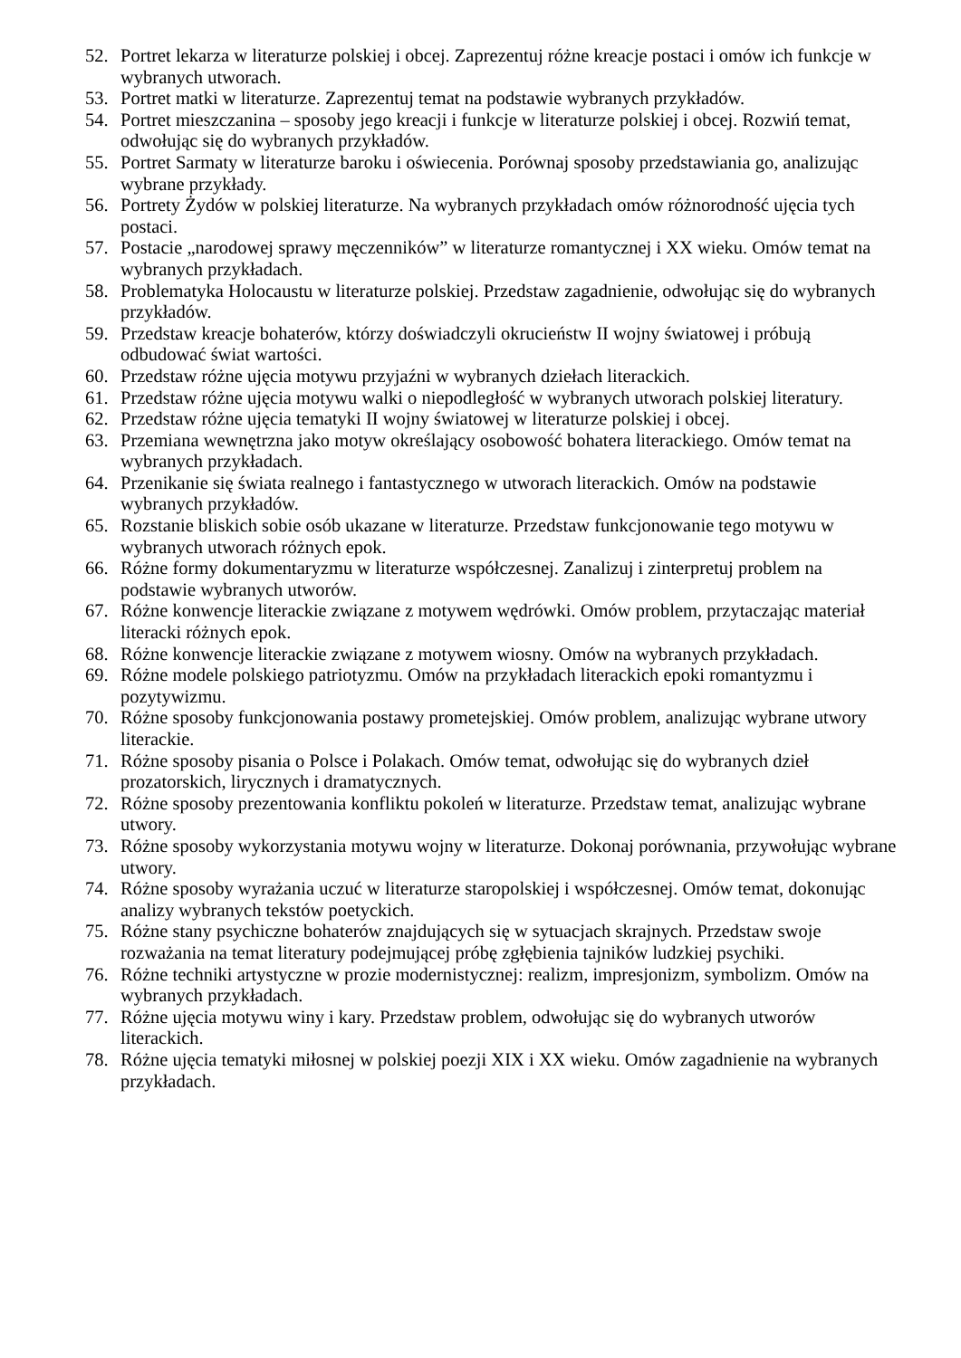52. Portret lekarza w literaturze polskiej i obcej. Zaprezentuj różne kreacje postaci i omów ich funkcje w wybranych utworach.
53. Portret matki w literaturze. Zaprezentuj temat na podstawie wybranych przykładów.
54. Portret mieszczanina – sposoby jego kreacji i funkcje w literaturze polskiej i obcej. Rozwiń temat, odwołując się do wybranych przykładów.
55. Portret Sarmaty w literaturze baroku i oświecenia. Porównaj sposoby przedstawiania go, analizując wybrane przykłady.
56. Portrety Żydów w polskiej literaturze. Na wybranych przykładach omów różnorodność ujęcia tych postaci.
57. Postacie „narodowej sprawy męczenników” w literaturze romantycznej i XX wieku. Omów temat na wybranych przykładach.
58. Problematyka Holocaustu w literaturze polskiej. Przedstaw zagadnienie, odwołując się do wybranych przykładów.
59. Przedstaw kreacje bohaterów, którzy doświadczyli okrucieństw II wojny światowej i próbują odbudować świat wartości.
60. Przedstaw różne ujęcia motywu przyjaźni w wybranych dziełach literackich.
61. Przedstaw różne ujęcia motywu walki o niepodległość w wybranych utworach polskiej literatury.
62. Przedstaw różne ujęcia tematyki II wojny światowej w literaturze polskiej i obcej.
63. Przemiana wewnętrzna jako motyw określający osobowość bohatera literackiego. Omów temat na wybranych przykładach.
64. Przenikanie się świata realnego i fantastycznego w utworach literackich. Omów na podstawie wybranych przykładów.
65. Rozstanie bliskich sobie osób ukazane w literaturze. Przedstaw funkcjonowanie tego motywu w wybranych utworach różnych epok.
66. Różne formy dokumentaryzmu w literaturze współczesnej. Zanalizuj i zinterpretuj problem na podstawie wybranych utworów.
67. Różne konwencje literackie związane z motywem wędrówki. Omów problem, przytaczając materiał literacki różnych epok.
68. Różne konwencje literackie związane z motywem wiosny. Omów na wybranych przykładach.
69. Różne modele polskiego patriotyzmu. Omów na przykładach literackich epoki romantyzmu i pozytywizmu.
70. Różne sposoby funkcjonowania postawy prometejskiej. Omów problem, analizując wybrane utwory literackie.
71. Różne sposoby pisania o Polsce i Polakach. Omów temat, odwołując się do wybranych dzieł prozatorskich, lirycznych i dramatycznych.
72. Różne sposoby prezentowania konfliktu pokoleń w literaturze. Przedstaw temat, analizując wybrane utwory.
73. Różne sposoby wykorzystania motywu wojny w literaturze. Dokonaj porównania, przywołując wybrane utwory.
74. Różne sposoby wyrażania uczuć w literaturze staropolskiej i współczesnej. Omów temat, dokonując analizy wybranych tekstów poetyckich.
75. Różne stany psychiczne bohaterów znajdujących się w sytuacjach skrajnych. Przedstaw swoje rozważania na temat literatury podejmującej próbę zgłębienia tajników ludzkiej psychiki.
76. Różne techniki artystyczne w prozie modernistycznej: realizm, impresjonizm, symbolizm. Omów na wybranych przykładach.
77. Różne ujęcia motywu winy i kary. Przedstaw problem, odwołując się do wybranych utworów literackich.
78. Różne ujęcia tematyki miłosnej w polskiej poezji XIX i XX wieku. Omów zagadnienie na wybranych przykładach.